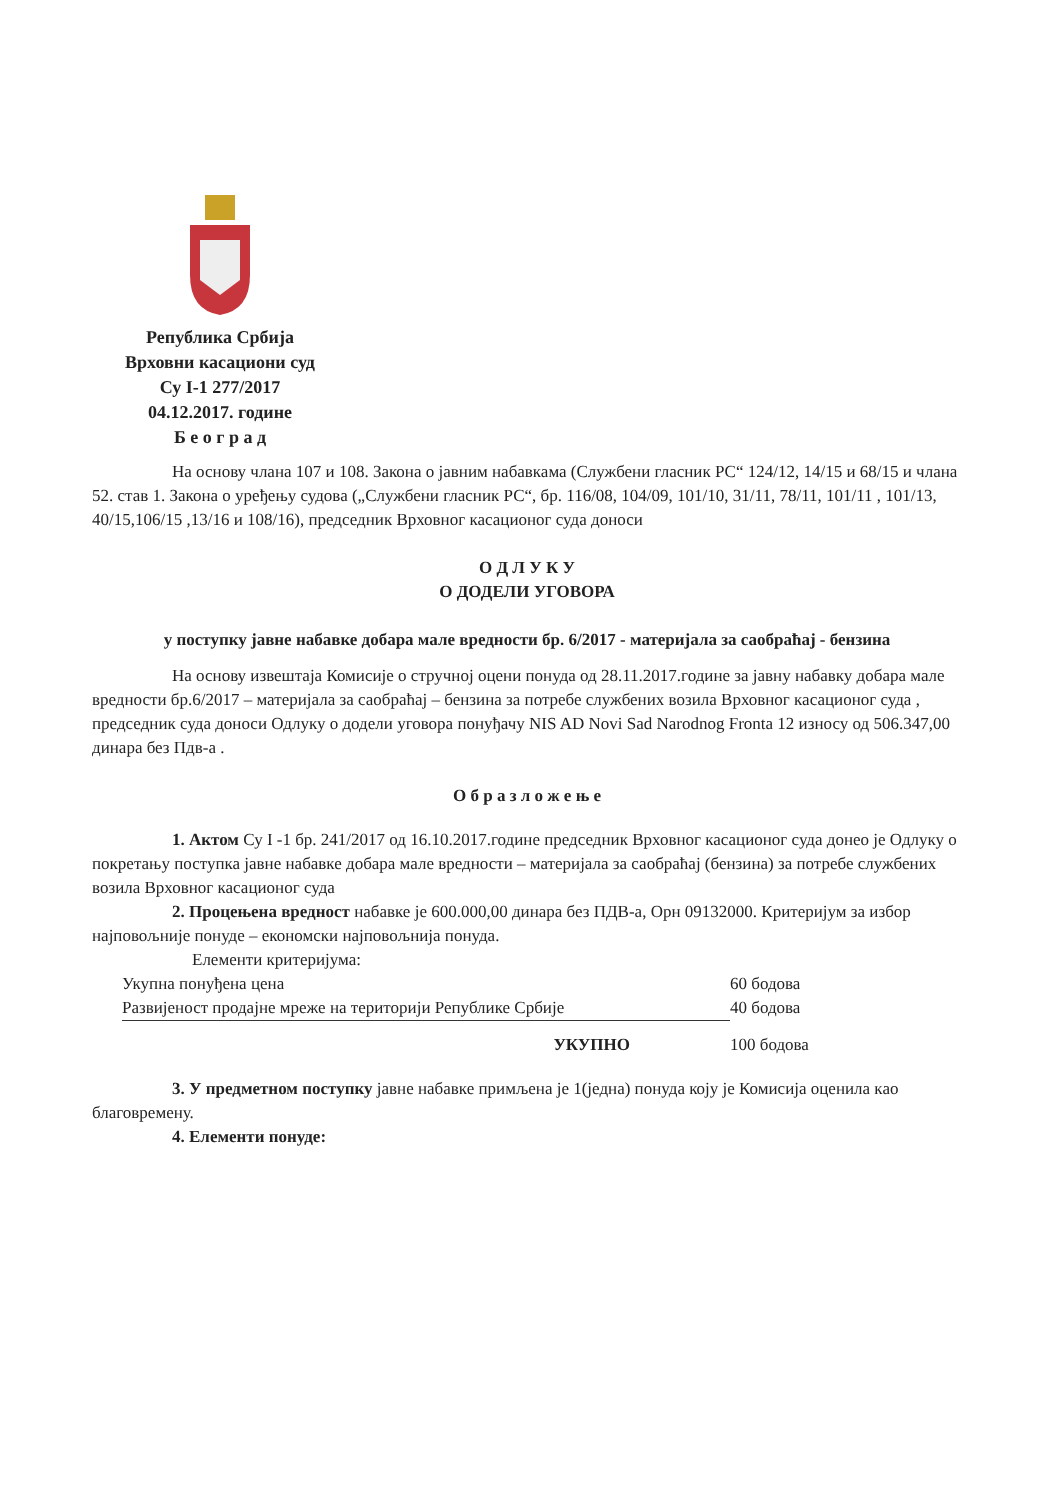Република Србија
Врховни касациони суд
Су I-1 277/2017
04.12.2017. године
Б е о г р а д
На основу члана 107 и 108. Закона о јавним набавкама (Службени гласник РС“ 124/12, 14/15 и 68/15 и члана 52. став 1. Закона о уређењу судова („Службени гласник РС“, бр. 116/08, 104/09, 101/10, 31/11, 78/11, 101/11 , 101/13, 40/15,106/15 ,13/16 и 108/16), председник Врховног касационог суда доноси
О Д Л У К У
О ДОДЕЛИ УГОВОРА
у поступку јавне набавке добара мале вредности бр. 6/2017 - материјала за саобраћај - бензина
На основу извештаја Комисије о стручној оцени понуда од 28.11.2017.године за јавну набавку добара мале вредности бр.6/2017 – материјала за саобраћај – бензина за потребе службених возила Врховног касационог суда , председник суда доноси Одлуку о додели уговора понуђачу NIS AD Novi Sad Narodnog Fronta 12 износу од 506.347,00
динара без Пдв-а .
О б р а з л о ж е њ е
1. Актом Су I -1 бр. 241/2017 од 16.10.2017.године председник Врховног касационог суда донео је Одлуку о покретању поступка јавне набавке добара мале вредности – материјала за саобраћај (бензина) за потребе службених возила Врховног касационог суда
2. Процењена вредност набавке је 600.000,00 динара без ПДВ-а, Орн 09132000. Критеријум за избор најповољније понуде – економски најповољнија понуда.
Елементи критеријума:
| Укупна понуђена цена | 60 бодова |
| Развијеност продајне мреже на територији Републике Србије | 40 бодова |
| УКУПНО | 100 бодова |
3. У предметном поступку јавне набавке примљена је 1(једна) понуда коју је Комисија оценила као благовремену.
4. Елементи понуде: